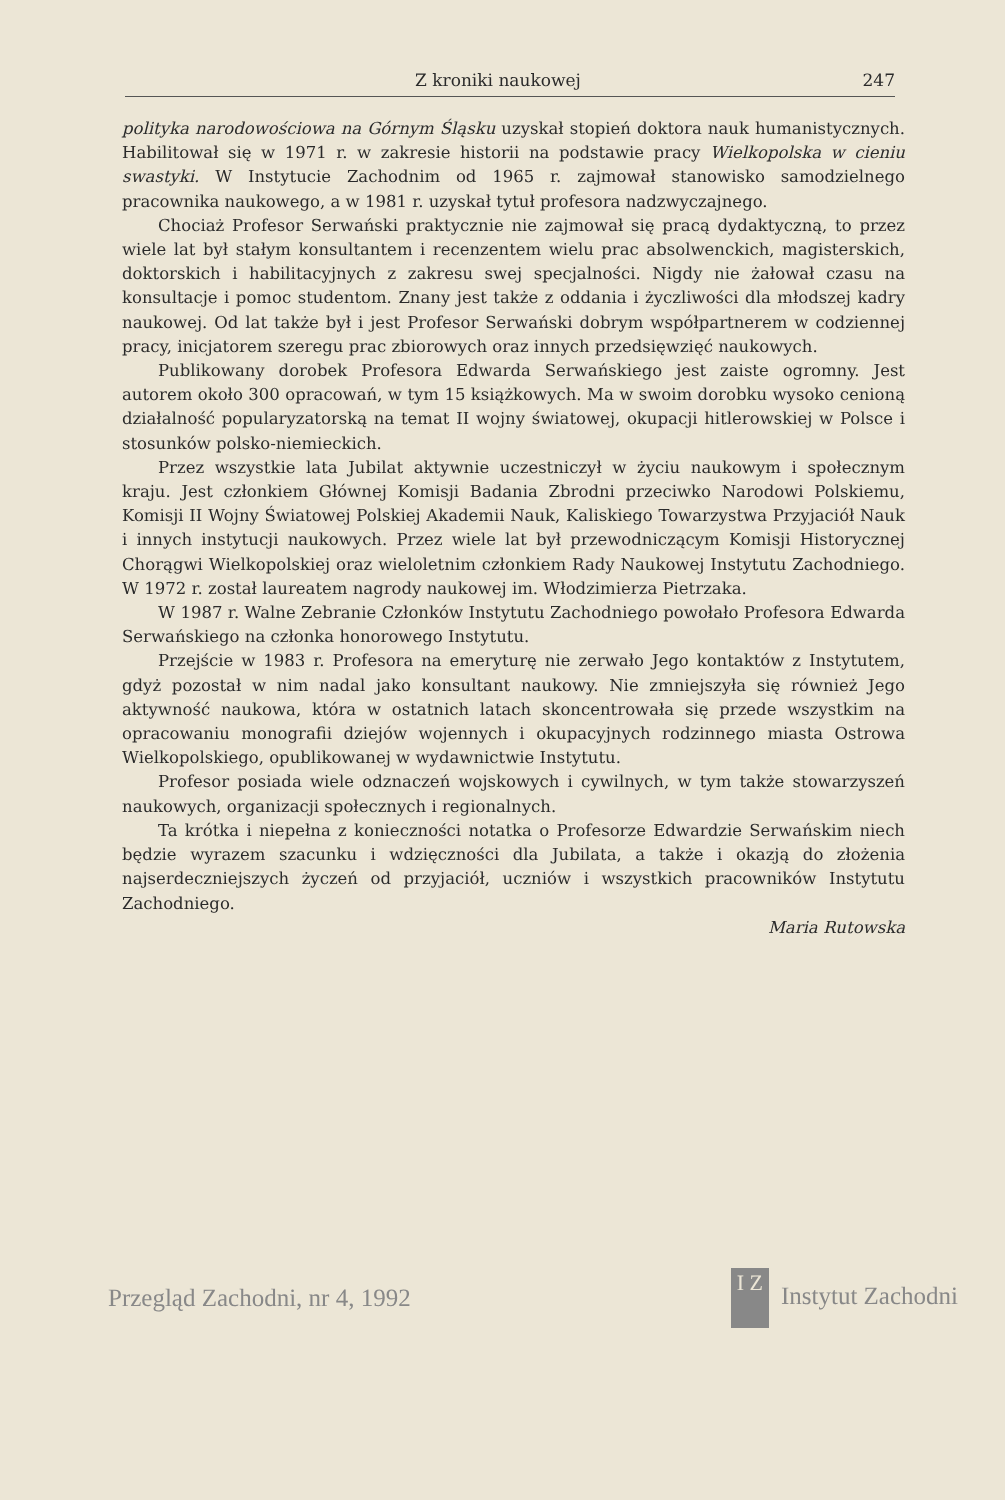Z kroniki naukowej 247
polityka narodowościowa na Górnym Śląsku uzyskał stopień doktora nauk humanistycznych. Habilitował się w 1971 r. w zakresie historii na podstawie pracy Wielkopolska w cieniu swastyki. W Instytucie Zachodnim od 1965 r. zajmował stanowisko samodzielnego pracownika naukowego, a w 1981 r. uzyskał tytuł profesora nadzwyczajnego.
Chociaż Profesor Serwański praktycznie nie zajmował się pracą dydaktyczną, to przez wiele lat był stałym konsultantem i recenzentem wielu prac absolwenckich, magisterskich, doktorskich i habilitacyjnych z zakresu swej specjalności. Nigdy nie żałował czasu na konsultacje i pomoc studentom. Znany jest także z oddania i życzliwości dla młodszej kadry naukowej. Od lat także był i jest Profesor Serwański dobrym współpartnerem w codziennej pracy, inicjatorem szeregu prac zbiorowych oraz innych przedsięwzięć naukowych.
Publikowany dorobek Profesora Edwarda Serwańskiego jest zaiste ogromny. Jest autorem około 300 opracowań, w tym 15 książkowych. Ma w swoim dorobku wysoko cenioną działalność popularyzatorską na temat II wojny światowej, okupacji hitlerowskiej w Polsce i stosunków polsko-niemieckich.
Przez wszystkie lata Jubilat aktywnie uczestniczył w życiu naukowym i społecznym kraju. Jest członkiem Głównej Komisji Badania Zbrodni przeciwko Narodowi Polskiemu, Komisji II Wojny Światowej Polskiej Akademii Nauk, Kaliskiego Towarzystwa Przyjaciół Nauk i innych instytucji naukowych. Przez wiele lat był przewodniczącym Komisji Historycznej Chorągwi Wielkopolskiej oraz wieloletnim członkiem Rady Naukowej Instytutu Zachodniego. W 1972 r. został laureatem nagrody naukowej im. Włodzimierza Pietrzaka.
W 1987 r. Walne Zebranie Członków Instytutu Zachodniego powołało Profesora Edwarda Serwańskiego na członka honorowego Instytutu.
Przejście w 1983 r. Profesora na emeryturę nie zerwało Jego kontaktów z Instytutem, gdyż pozostał w nim nadal jako konsultant naukowy. Nie zmniejszyła się również Jego aktywność naukowa, która w ostatnich latach skoncentrowała się przede wszystkim na opracowaniu monografii dziejów wojennych i okupacyjnych rodzinnego miasta Ostrowa Wielkopolskiego, opublikowanej w wydawnictwie Instytutu.
Profesor posiada wiele odznaczeń wojskowych i cywilnych, w tym także stowarzyszeń naukowych, organizacji społecznych i regionalnych.
Ta krótka i niepełna z konieczności notatka o Profesorze Edwardzie Serwańskim niech będzie wyrazem szacunku i wdzięczności dla Jubilata, a także i okazją do złożenia najserdeczniejszych życzeń od przyjaciół, uczniów i wszystkich pracowników Instytutu Zachodniego.
Maria Rutowska
Przegląd Zachodni, nr 4, 1992 I Z Instytut Zachodni